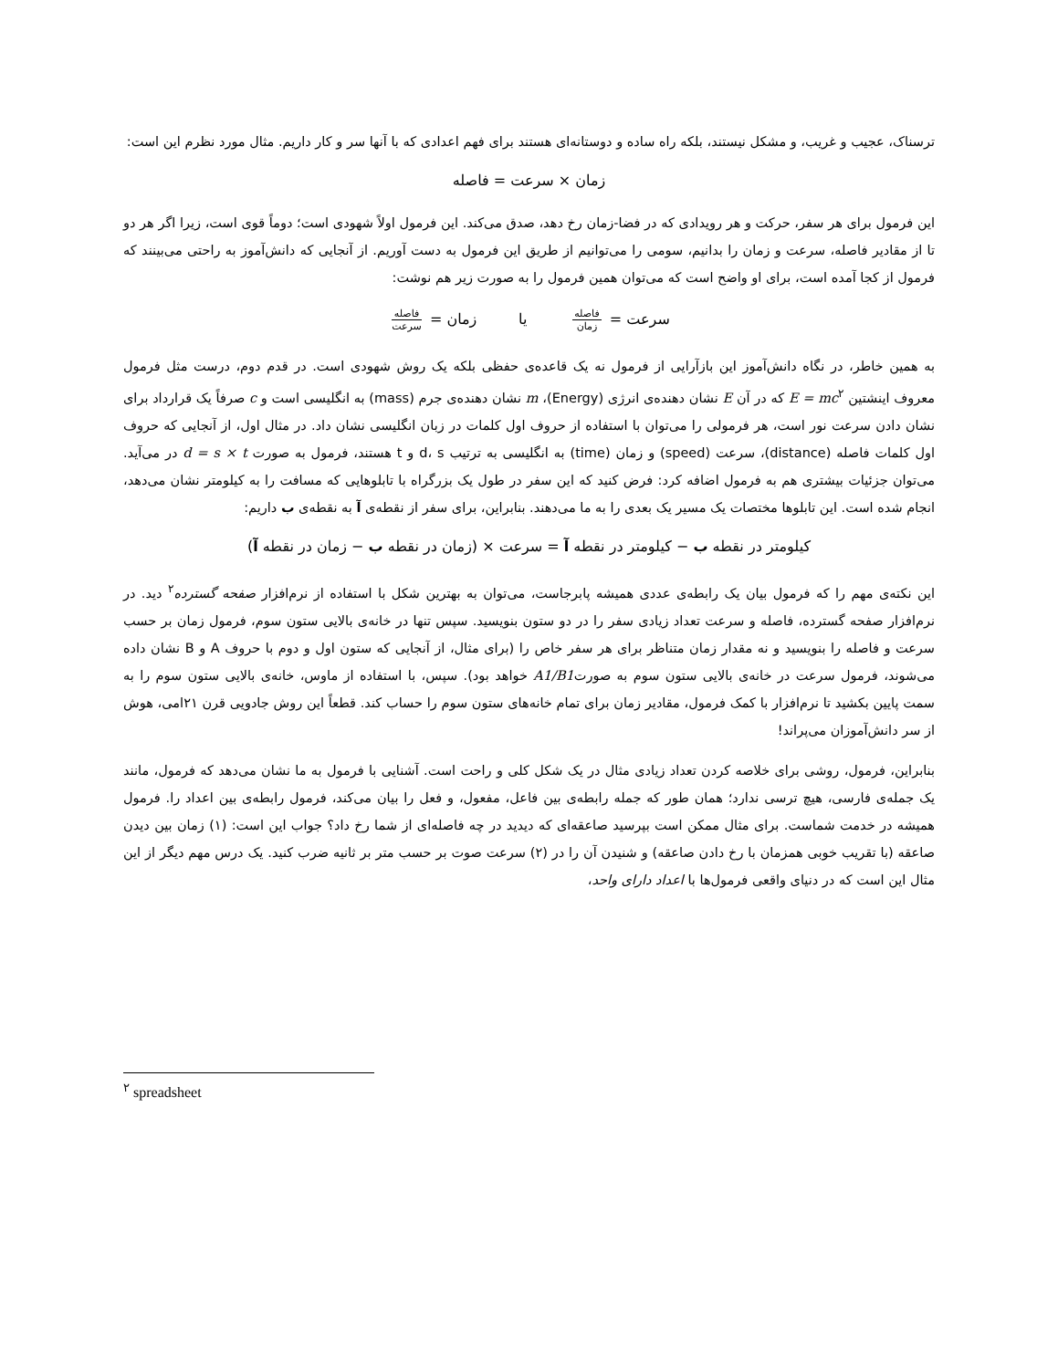ترسناک، عجیب و غریب، و مشکل نیستند، بلکه راه ساده و دوستانه‌ای هستند برای فهم اعدادی که با آنها سر و کار داریم. مثال مورد نظرم این است:
زمان × سرعت = فاصله
این فرمول برای هر سفر، حرکت و هر رویدادی که در فضا-زمان رخ دهد، صدق می‌کند. این فرمول اولاً شهودی است؛ دوماً قوی است، زیرا اگر هر دو تا از مقادیر فاصله، سرعت و زمان را بدانیم، سومی را می‌توانیم از طریق این فرمول به دست آوریم. از آنجایی که دانش‌آموز به راحتی می‌بینند که فرمول از کجا آمده است، برای او واضح است که می‌توان همین فرمول را به صورت زیر هم نوشت:
سرعت = فاصله زمان یا زمان = فاصله سرعت
به همین خاطر، در نگاه دانش‌آموز این بازآرایی از فرمول نه یک قاعده‌ی حفظی بلکه یک روش شهودی است. در قدم دوم، درست مثل فرمول معروف اینشتین E = mc<sup>۲</sup> که در آن E نشان دهنده‌ی انرژی (Energy)، m نشان دهنده‌ی جرم (mass) به انگلیسی است و c صرفاً یک قرارداد برای نشان دادن سرعت نور است، هر فرمولی را می‌توان با استفاده از حروف اول کلمات در زبان انگلیسی نشان داد. در مثال اول، از آنجایی که حروف اول کلمات فاصله (distance)، سرعت (speed) و زمان (time) به انگلیسی به ترتیب d، s و t هستند، فرمول به صورت d = s × t در می‌آید. می‌توان جزئیات بیشتری هم به فرمول اضافه کرد: فرض کنید که این سفر در طول یک بزرگراه با تابلوهایی که مسافت را به کیلومتر نشان می‌دهد، انجام شده است. این تابلوها مختصات یک مسیر یک بعدی را به ما می‌دهند. بنابراین، برای سفر از نقطه‌ی آ به نقطه‌ی ب داریم:
کیلومتر در نقطه ب − کیلومتر در نقطه آ = سرعت × (زمان در نقطه ب − زمان در نقطه آ)
این نکته‌ی مهم را که فرمول بیان یک رابطه‌ی عددی همیشه پابرجاست، می‌توان به بهترین شکل با استفاده از نرم‌افزار صفحه گسترده<sup>۲</sup> دید. در نرم‌افزار صفحه گسترده، فاصله و سرعت تعداد زیادی سفر را در دو ستون بنویسید. سپس تنها در خانه‌ی بالایی ستون سوم، فرمول زمان بر حسب سرعت و فاصله را بنویسید و نه مقدار زمان متناظر برای هر سفر خاص را (برای مثال، از آنجایی که ستون اول و دوم با حروف A و B نشان داده می‌شوند، فرمول سرعت در خانه‌ی بالایی ستون سوم به صورتA1/B1 خواهد بود). سپس، با استفاده از ماوس، خانه‌ی بالایی ستون سوم را به سمت پایین بکشید تا نرم‌افزار با کمک فرمول، مقادیر زمان برای تمام خانه‌های ستون سوم را حساب کند. قطعاً این روش جادویی قرن ۲۱امی، هوش از سر دانش‌آموزان می‌پراند!
بنابراین، فرمول، روشی برای خلاصه کردن تعداد زیادی مثال در یک شکل کلی و راحت است. آشنایی با فرمول به ما نشان می‌دهد که فرمول، مانند یک جمله‌ی فارسی، هیچ ترسی ندارد؛ همان طور که جمله رابطه‌ی بین فاعل، مفعول، و فعل را بیان می‌کند، فرمول رابطه‌ی بین اعداد را. فرمول همیشه در خدمت شماست. برای مثال ممکن است بپرسید صاعقه‌ای که دیدید در چه فاصله‌ای از شما رخ داد؟ جواب این است: (۱) زمان بین دیدن صاعقه (با تقریب خوبی همزمان با رخ دادن صاعقه) و شنیدن آن را در (۲) سرعت صوت بر حسب متر بر ثانیه ضرب کنید. یک درس مهم دیگر از این مثال این است که در دنیای واقعی فرمول‌ها با اعداد دارای واحد،
<sup>۲</sup> spreadsheet